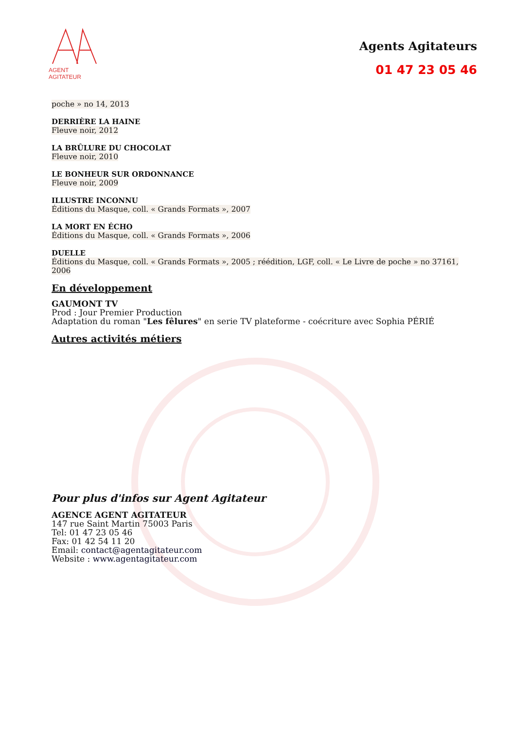AGENT AGITATEUR
Agents Agitateurs
01 47 23 05 46
poche » no 14, 2013
DERRIÈRE LA HAINE
Fleuve noir, 2012
LA BRÛLURE DU CHOCOLAT
Fleuve noir, 2010
LE BONHEUR SUR ORDONNANCE
Fleuve noir, 2009
ILLUSTRE INCONNU
Éditions du Masque, coll. « Grands Formats », 2007
LA MORT EN ÉCHO
Éditions du Masque, coll. « Grands Formats », 2006
DUELLE
Éditions du Masque, coll. « Grands Formats », 2005 ; réédition, LGF, coll. « Le Livre de poche » no 37161, 2006
En développement
GAUMONT TV
Prod : Jour Premier Production
Adaptation du roman "Les fêlures" en serie TV plateforme - coécriture avec Sophia PÉRIÉ
Autres activités métiers
Pour plus d'infos sur Agent Agitateur
AGENCE AGENT AGITATEUR
147 rue Saint Martin 75003 Paris
Tel: 01 47 23 05 46
Fax: 01 42 54 11 20
Email: contact@agentagitateur.com
Website : www.agentagitateur.com